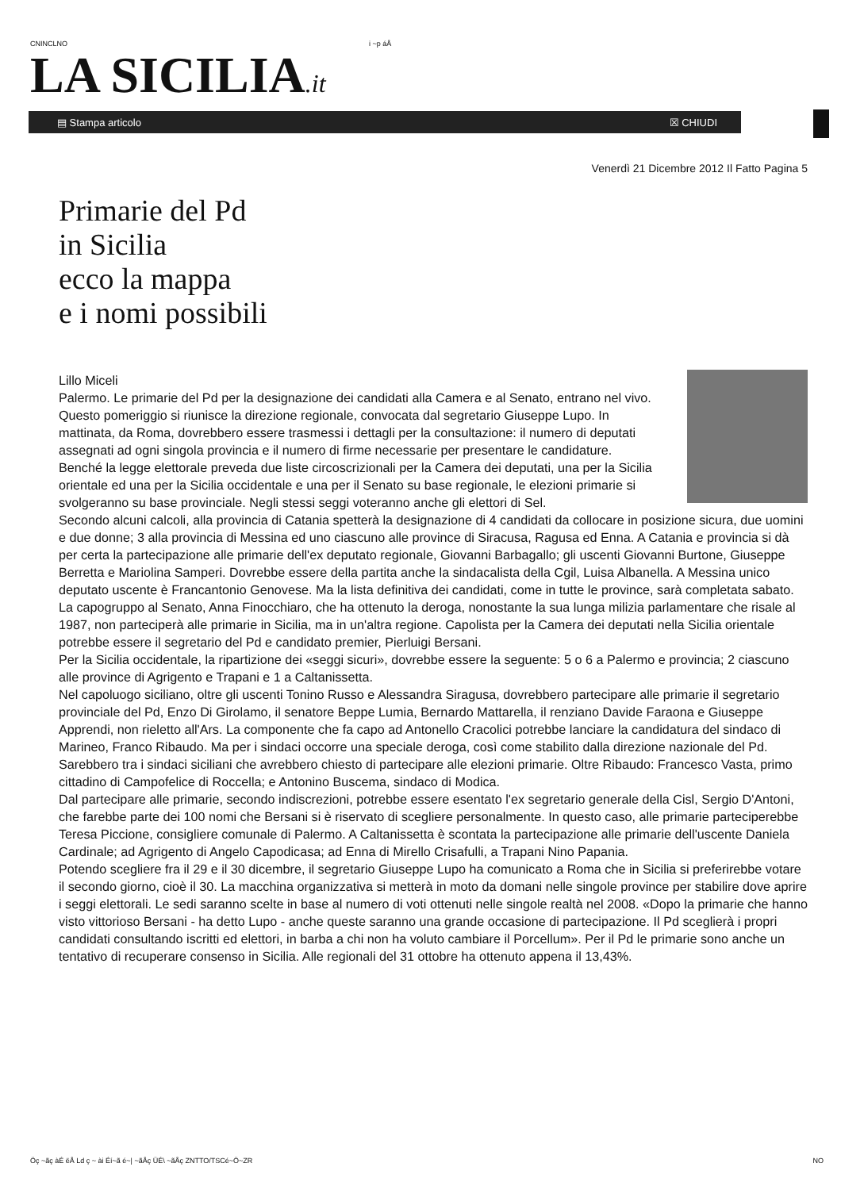CNINCLNO i ~p áÅ
LA SICILIA.it
▤ Stampa articolo ☒ CHIUDI
Venerdì 21 Dicembre 2012 Il Fatto Pagina 5
Primarie del Pd
in Sicilia
ecco la mappa
e i nomi possibili
Lillo Miceli
Palermo. Le primarie del Pd per la designazione dei candidati alla Camera e al Senato, entrano nel vivo. Questo pomeriggio si riunisce la direzione regionale, convocata dal segretario Giuseppe Lupo. In mattinata, da Roma, dovrebbero essere trasmessi i dettagli per la consultazione: il numero di deputati assegnati ad ogni singola provincia e il numero di firme necessarie per presentare le candidature.
Benché la legge elettorale preveda due liste circoscrizionali per la Camera dei deputati, una per la Sicilia orientale ed una per la Sicilia occidentale e una per il Senato su base regionale, le elezioni primarie si svolgeranno su base provinciale. Negli stessi seggi voteranno anche gli elettori di Sel.
Secondo alcuni calcoli, alla provincia di Catania spetterà la designazione di 4 candidati da collocare in posizione sicura, due uomini e due donne; 3 alla provincia di Messina ed uno ciascuno alle province di Siracusa, Ragusa ed Enna. A Catania e provincia si dà per certa la partecipazione alle primarie dell'ex deputato regionale, Giovanni Barbagallo; gli uscenti Giovanni Burtone, Giuseppe Berretta e Mariolina Samperi. Dovrebbe essere della partita anche la sindacalista della Cgil, Luisa Albanella. A Messina unico deputato uscente è Francantonio Genovese. Ma la lista definitiva dei candidati, come in tutte le province, sarà completata sabato. La capogruppo al Senato, Anna Finocchiaro, che ha ottenuto la deroga, nonostante la sua lunga milizia parlamentare che risale al 1987, non parteciperà alle primarie in Sicilia, ma in un'altra regione. Capolista per la Camera dei deputati nella Sicilia orientale potrebbe essere il segretario del Pd e candidato premier, Pierluigi Bersani.
Per la Sicilia occidentale, la ripartizione dei «seggi sicuri», dovrebbe essere la seguente: 5 o 6 a Palermo e provincia; 2 ciascuno alle province di Agrigento e Trapani e 1 a Caltanissetta.
Nel capoluogo siciliano, oltre gli uscenti Tonino Russo e Alessandra Siragusa, dovrebbero partecipare alle primarie il segretario provinciale del Pd, Enzo Di Girolamo, il senatore Beppe Lumia, Bernardo Mattarella, il renziano Davide Faraona e Giuseppe Apprendi, non rieletto all'Ars. La componente che fa capo ad Antonello Cracolici potrebbe lanciare la candidatura del sindaco di Marineo, Franco Ribaudo. Ma per i sindaci occorre una speciale deroga, così come stabilito dalla direzione nazionale del Pd. Sarebbero tra i sindaci siciliani che avrebbero chiesto di partecipare alle elezioni primarie. Oltre Ribaudo: Francesco Vasta, primo cittadino di Campofelice di Roccella; e Antonino Buscema, sindaco di Modica.
Dal partecipare alle primarie, secondo indiscrezioni, potrebbe essere esentato l'ex segretario generale della Cisl, Sergio D'Antoni, che farebbe parte dei 100 nomi che Bersani si è riservato di scegliere personalmente. In questo caso, alle primarie parteciperebbe Teresa Piccione, consigliere comunale di Palermo. A Caltanissetta è scontata la partecipazione alle primarie dell'uscente Daniela Cardinale; ad Agrigento di Angelo Capodicasa; ad Enna di Mirello Crisafulli, a Trapani Nino Papania.
Potendo scegliere fra il 29 e il 30 dicembre, il segretario Giuseppe Lupo ha comunicato a Roma che in Sicilia si preferirebbe votare il secondo giorno, cioè il 30. La macchina organizzativa si metterà in moto da domani nelle singole province per stabilire dove aprire i seggi elettorali. Le sedi saranno scelte in base al numero di voti ottenuti nelle singole realtà nel 2008. «Dopo la primarie che hanno visto vittorioso Bersani - ha detto Lupo - anche queste saranno una grande occasione di partecipazione. Il Pd sceglierà i propri candidati consultando iscritti ed elettori, in barba a chi non ha voluto cambiare il Porcellum». Per il Pd le primarie sono anche un tentativo di recuperare consenso in Sicilia. Alle regionali del 31 ottobre ha ottenuto appena il 13,43%.
Öç ~ãç àÉ ëÅ Ld ç ~ ài Éí~ã é~| ~ãÅç ÜÉ\ ~ãÅç ZNTTO/TSCé~Ö~ZR NO